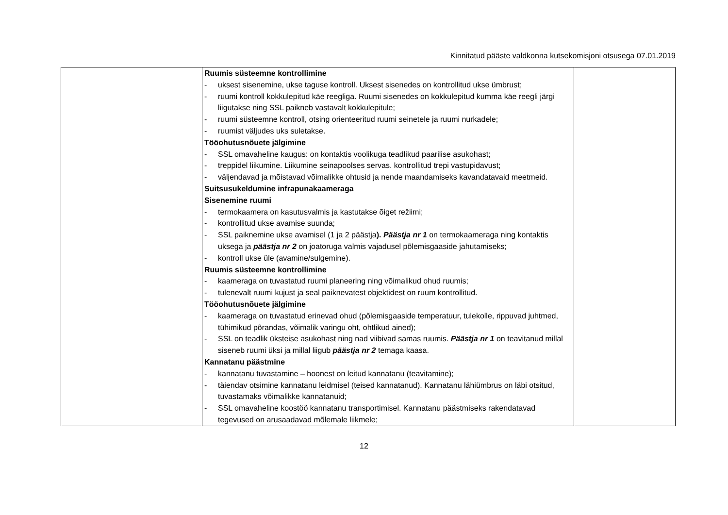Kinnitatud pääste valdkonna kutsekomisjoni otsusega 07.01.2019
| | Ruumis süsteemne kontrollimine - uksest sisenemine, ukse taguse kontroll. Uksest sisenedes on kontrollitud ukse ümbrust; - ruumi kontroll kokkulepitud käe reegliga. Ruumi sisenedes on kokkulepitud kumma käe reegli järgi liigutakse ning SSL paikneb vastavalt kokkulepitule; - ruumi süsteemne kontroll, otsing orienteeritud ruumi seinetele ja ruumi nurkadele; - ruumist väljudes uks suletakse. Tööohutusnõuete jälgimine - SSL omavaheline kaugus: on kontaktis voolikuga teadlikud paarilise asukohast; - treppidel liikumine. Liikumine seinapoolses servas. kontrollitud trepi vastupidavust; - väljendavad ja mõistavad võimalikke ohtusid ja nende maandamiseks kavandatavaid meetmeid. Suitsusukeldumine infrapunakaameraga Sisenemine ruumi - termokaamera on kasutusvalmis ja kastutakse õiget režiimi; - kontrollitud ukse avamise suunda; - SSL paiknemine ukse avamisel (1 ja 2 päästja ). Päästja nr 1 on termokaameraga ning kontaktis uksega ja päästja nr 2 on joatoruga valmis vajadusel põlemisgaaside jahutamiseks; - kontroll ukse üle (avamine/sulgemine). Ruumis süsteemne kontrollimine - kaameraga on tuvastatud ruumi planeering ning võimalikud ohud ruumis; - tulenevalt ruumi kujust ja seal paiknevatest objektidest on ruum kontrollitud. Tööohutusnõuete jälgimine - kaameraga on tuvastatud erinevad ohud (põlemisgaaside temperatuur, tulekolle, rippuvad juhtmed, tühimikud põrandas, võimalik varingu oht, ohtlikud ained); - SSL on teadlik üksteise asukohast ning nad viibivad samas ruumis. Päästja nr 1 on teavitanud millal siseneb ruumi üksi ja millal liigub päästja nr 2 temaga kaasa. Kannatanu päästmine - kannatanu tuvastamine – hoonest on leitud kannatanu (teavitamine); - täiendav otsimine kannatanu leidmisel (teised kannatanud). Kannatanu lähiümbrus on läbi otsitud, tuvastamaks võimalikke kannatanuid; - SSL omavaheline koostöö kannatanu transportimisel. Kannatanu päästmiseks rakendatavad tegevused on arusaadavad mõlemale liikmele; | |
12